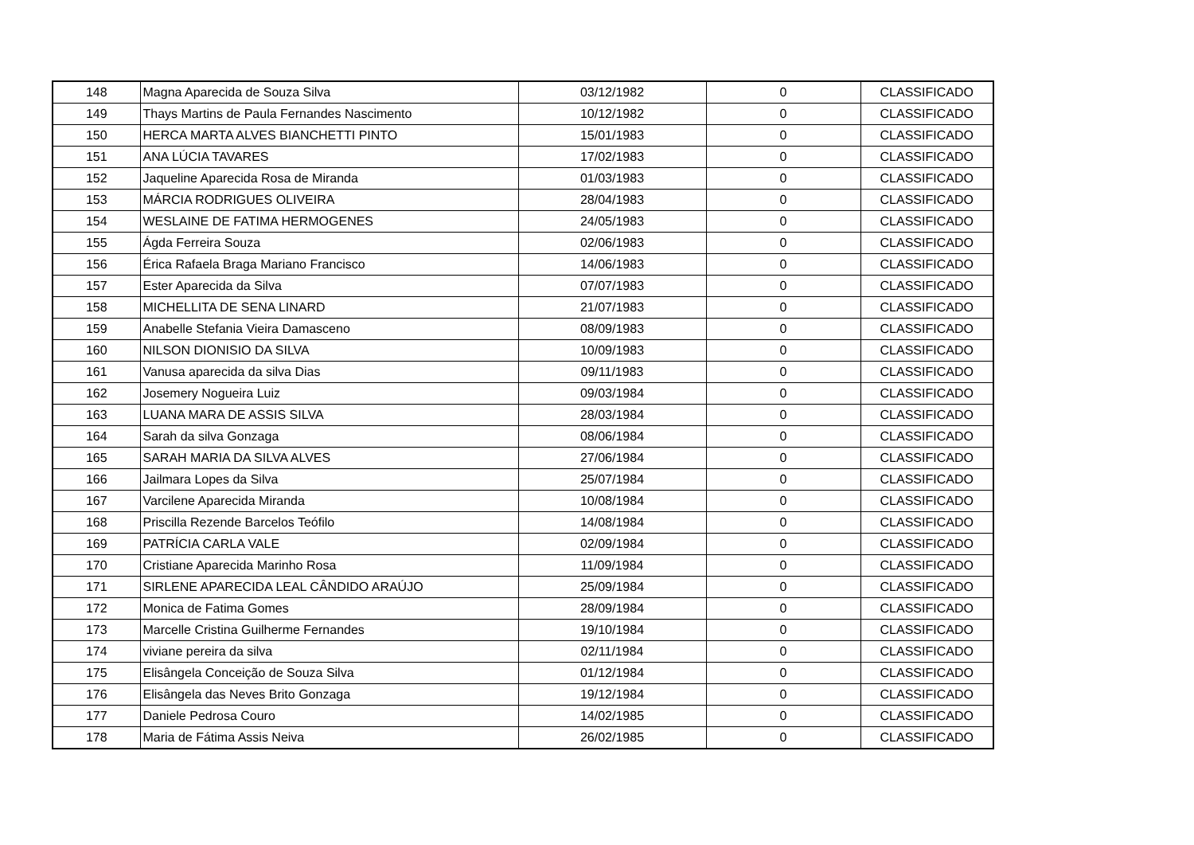| 148 | Magna Aparecida de Souza Silva | 03/12/1982 | 0 | CLASSIFICADO |
| 149 | Thays Martins de Paula Fernandes Nascimento | 10/12/1982 | 0 | CLASSIFICADO |
| 150 | HERCA MARTA ALVES BIANCHETTI PINTO | 15/01/1983 | 0 | CLASSIFICADO |
| 151 | ANA LÚCIA TAVARES | 17/02/1983 | 0 | CLASSIFICADO |
| 152 | Jaqueline Aparecida Rosa de Miranda | 01/03/1983 | 0 | CLASSIFICADO |
| 153 | MÁRCIA RODRIGUES OLIVEIRA | 28/04/1983 | 0 | CLASSIFICADO |
| 154 | WESLAINE DE FATIMA HERMOGENES | 24/05/1983 | 0 | CLASSIFICADO |
| 155 | Ágda Ferreira Souza | 02/06/1983 | 0 | CLASSIFICADO |
| 156 | Érica Rafaela Braga Mariano Francisco | 14/06/1983 | 0 | CLASSIFICADO |
| 157 | Ester Aparecida da Silva | 07/07/1983 | 0 | CLASSIFICADO |
| 158 | MICHELLITA DE SENA LINARD | 21/07/1983 | 0 | CLASSIFICADO |
| 159 | Anabelle Stefania Vieira Damasceno | 08/09/1983 | 0 | CLASSIFICADO |
| 160 | NILSON DIONISIO DA SILVA | 10/09/1983 | 0 | CLASSIFICADO |
| 161 | Vanusa aparecida da silva Dias | 09/11/1983 | 0 | CLASSIFICADO |
| 162 | Josemery Nogueira Luiz | 09/03/1984 | 0 | CLASSIFICADO |
| 163 | LUANA MARA DE ASSIS SILVA | 28/03/1984 | 0 | CLASSIFICADO |
| 164 | Sarah da silva Gonzaga | 08/06/1984 | 0 | CLASSIFICADO |
| 165 | SARAH MARIA DA SILVA ALVES | 27/06/1984 | 0 | CLASSIFICADO |
| 166 | Jailmara Lopes da Silva | 25/07/1984 | 0 | CLASSIFICADO |
| 167 | Varcilene Aparecida Miranda | 10/08/1984 | 0 | CLASSIFICADO |
| 168 | Priscilla Rezende Barcelos Teófilo | 14/08/1984 | 0 | CLASSIFICADO |
| 169 | PATRÍCIA CARLA VALE | 02/09/1984 | 0 | CLASSIFICADO |
| 170 | Cristiane Aparecida Marinho Rosa | 11/09/1984 | 0 | CLASSIFICADO |
| 171 | SIRLENE APARECIDA LEAL CÂNDIDO ARAÚJO | 25/09/1984 | 0 | CLASSIFICADO |
| 172 | Monica de Fatima Gomes | 28/09/1984 | 0 | CLASSIFICADO |
| 173 | Marcelle Cristina Guilherme Fernandes | 19/10/1984 | 0 | CLASSIFICADO |
| 174 | viviane pereira da silva | 02/11/1984 | 0 | CLASSIFICADO |
| 175 | Elisângela Conceição de Souza Silva | 01/12/1984 | 0 | CLASSIFICADO |
| 176 | Elisângela das Neves Brito Gonzaga | 19/12/1984 | 0 | CLASSIFICADO |
| 177 | Daniele Pedrosa Couro | 14/02/1985 | 0 | CLASSIFICADO |
| 178 | Maria de Fátima Assis Neiva | 26/02/1985 | 0 | CLASSIFICADO |